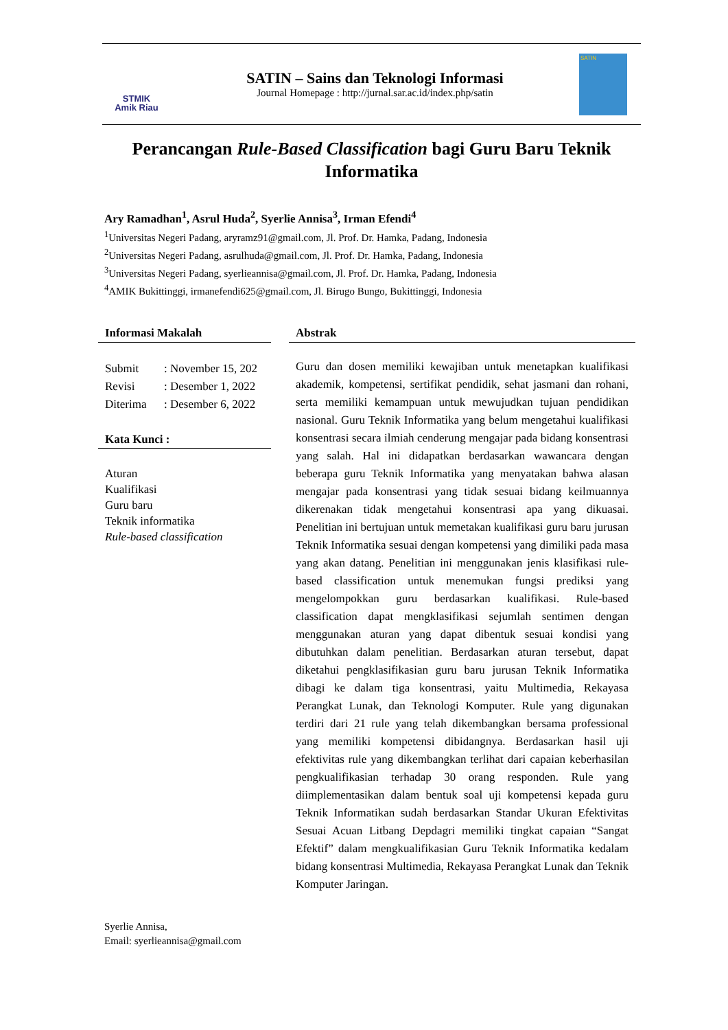STMIK
Amik Riau
SATIN – Sains dan Teknologi Informasi
Journal Homepage : http://jurnal.sar.ac.id/index.php/satin
SATIN
Perancangan Rule-Based Classification bagi Guru Baru Teknik Informatika
Ary Ramadhan<sup>1</sup>, Asrul Huda<sup>2</sup>, Syerlie Annisa<sup>3</sup>, Irman Efendi<sup>4</sup>
<sup>1</sup> Universitas Negeri Padang, aryramz91@gmail.com, Jl. Prof. Dr. Hamka, Padang, Indonesia
<sup>2</sup> Universitas Negeri Padang, asrulhuda@gmail.com, Jl. Prof. Dr. Hamka, Padang, Indonesia
<sup>3</sup> Universitas Negeri Padang, syerlieannisa@gmail.com, Jl. Prof. Dr. Hamka, Padang, Indonesia
<sup>4</sup> AMIK Bukittinggi, irmanefendi625@gmail.com, Jl. Birugo Bungo, Bukittinggi, Indonesia
Informasi Makalah
| Submit | : November 15, 202 |
| Revisi | : Desember 1, 2022 |
| Diterima | : Desember 6, 2022 |
Kata Kunci :
Aturan
Kualifikasi
Guru baru
Teknik informatika
Rule-based classification
Abstrak
Guru dan dosen memiliki kewajiban untuk menetapkan kualifikasi akademik, kompetensi, sertifikat pendidik, sehat jasmani dan rohani, serta memiliki kemampuan untuk mewujudkan tujuan pendidikan nasional. Guru Teknik Informatika yang belum mengetahui kualifikasi konsentrasi secara ilmiah cenderung mengajar pada bidang konsentrasi yang salah. Hal ini didapatkan berdasarkan wawancara dengan beberapa guru Teknik Informatika yang menyatakan bahwa alasan mengajar pada konsentrasi yang tidak sesuai bidang keilmuannya dikerenakan tidak mengetahui konsentrasi apa yang dikuasai. Penelitian ini bertujuan untuk memetakan kualifikasi guru baru jurusan Teknik Informatika sesuai dengan kompetensi yang dimiliki pada masa yang akan datang. Penelitian ini menggunakan jenis klasifikasi rule-based classification untuk menemukan fungsi prediksi yang mengelompokkan guru berdasarkan kualifikasi. Rule-based classification dapat mengklasifikasi sejumlah sentimen dengan menggunakan aturan yang dapat dibentuk sesuai kondisi yang dibutuhkan dalam penelitian. Berdasarkan aturan tersebut, dapat diketahui pengklasifikasian guru baru jurusan Teknik Informatika dibagi ke dalam tiga konsentrasi, yaitu Multimedia, Rekayasa Perangkat Lunak, dan Teknologi Komputer. Rule yang digunakan terdiri dari 21 rule yang telah dikembangkan bersama professional yang memiliki kompetensi dibidangnya. Berdasarkan hasil uji efektivitas rule yang dikembangkan terlihat dari capaian keberhasilan pengkualifikasian terhadap 30 orang responden. Rule yang diimplementasikan dalam bentuk soal uji kompetensi kepada guru Teknik Informatikan sudah berdasarkan Standar Ukuran Efektivitas Sesuai Acuan Litbang Depdagri memiliki tingkat capaian “Sangat Efektif” dalam mengkualifikasian Guru Teknik Informatika kedalam bidang konsentrasi Multimedia, Rekayasa Perangkat Lunak dan Teknik Komputer Jaringan.
Syerlie Annisa,
Email: syerlieannisa@gmail.com